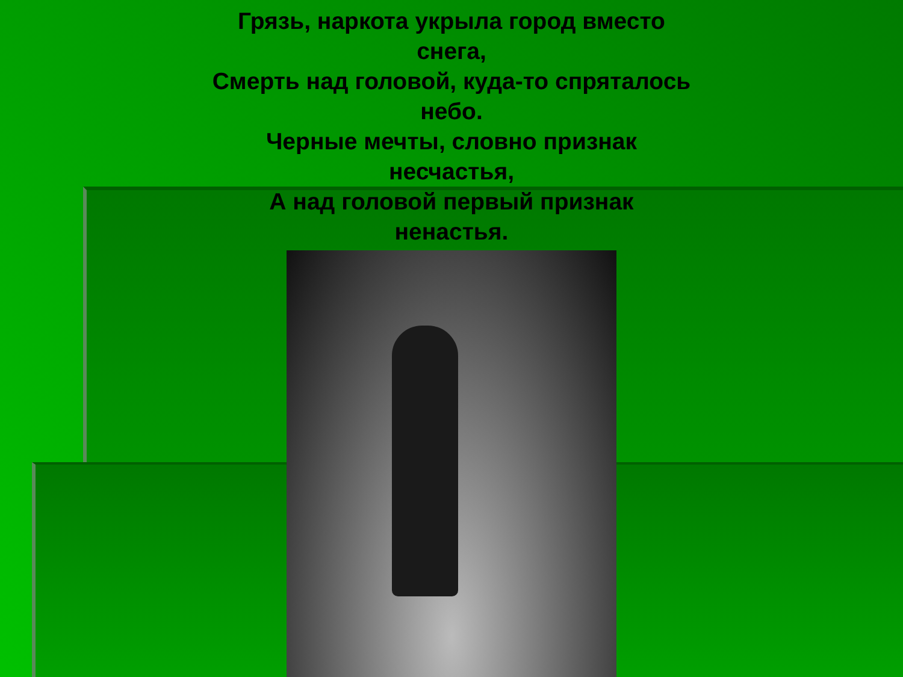Грязь, наркота укрыла город вместо снега,
Смерть над головой, куда-то спряталось небо.
Черные мечты, словно признак несчастья,
А над головой первый признак ненастья.